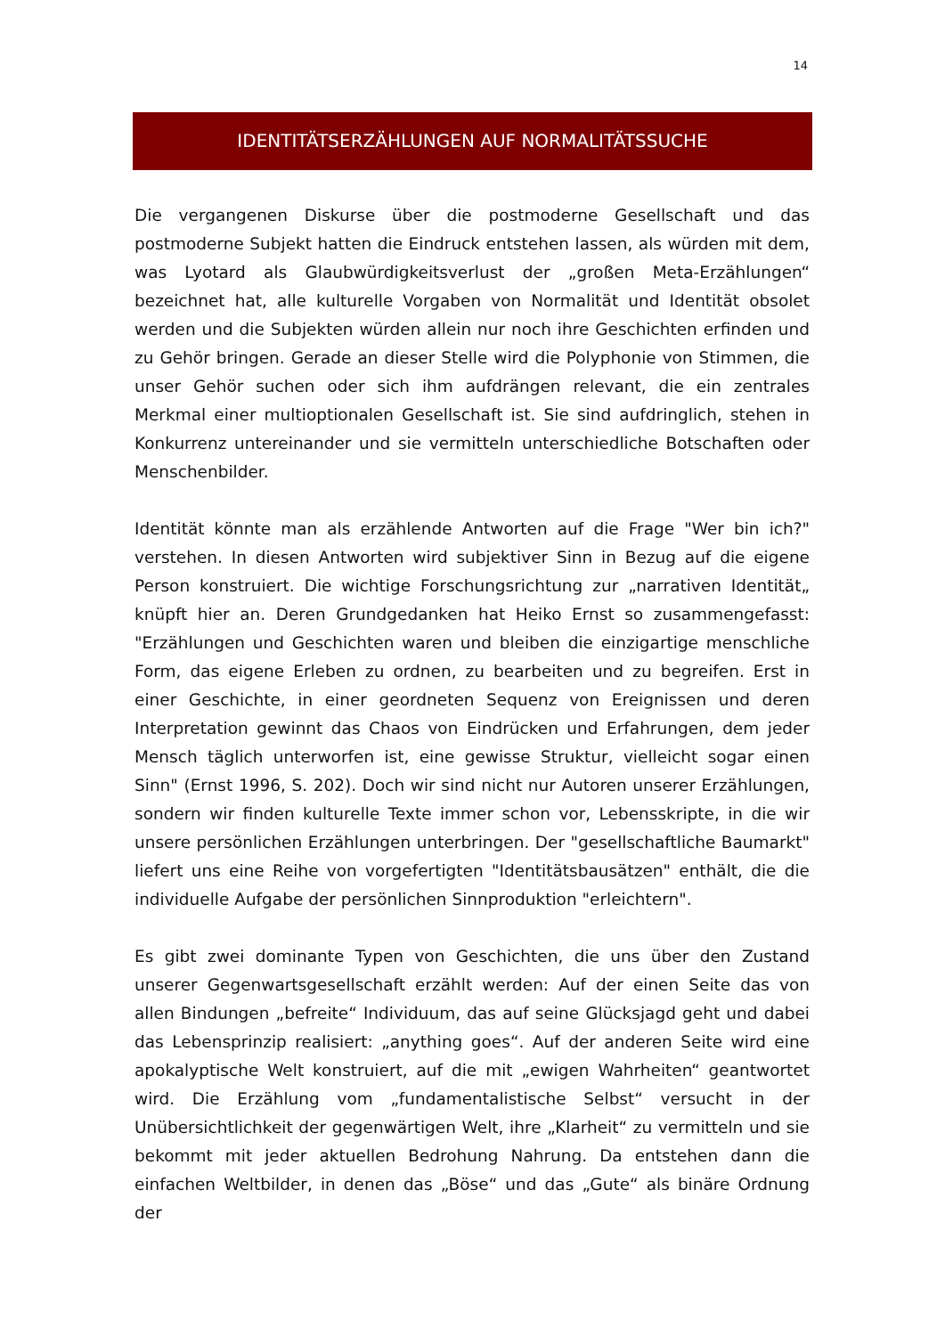14
IDENTITÄTSERZÄHLUNGEN AUF NORMALITÄTSSUCHE
Die vergangenen Diskurse über die postmoderne Gesellschaft und das postmoderne Subjekt hatten die Eindruck entstehen lassen, als würden mit dem, was Lyotard als Glaubwürdigkeitsverlust der „großen Meta-Erzählungen“ bezeichnet hat, alle kulturelle Vorgaben von Normalität und Identität obsolet werden und die Subjekten würden allein nur noch ihre Geschichten erfinden und zu Gehör bringen. Gerade an dieser Stelle wird die Polyphonie von Stimmen, die unser Gehör suchen oder sich ihm aufdrängen relevant, die ein zentrales Merkmal einer multioptionalen Gesellschaft ist. Sie sind aufdringlich, stehen in Konkurrenz untereinander und sie vermitteln unterschiedliche Botschaften oder Menschenbilder.
Identität könnte man als erzählende Antworten auf die Frage "Wer bin ich?" verstehen. In diesen Antworten wird subjektiver Sinn in Bezug auf die eigene Person konstruiert. Die wichtige Forschungsrichtung zur „narrativen Identität„ knüpft hier an. Deren Grundgedanken hat Heiko Ernst so zusammengefasst: "Erzählungen und Geschichten waren und bleiben die einzigartige menschliche Form, das eigene Erleben zu ordnen, zu bearbeiten und zu begreifen. Erst in einer Geschichte, in einer geordneten Sequenz von Ereignissen und deren Interpretation gewinnt das Chaos von Eindrücken und Erfahrungen, dem jeder Mensch täglich unterworfen ist, eine gewisse Struktur, vielleicht sogar einen Sinn" (Ernst 1996, S. 202). Doch wir sind nicht nur Autoren unserer Erzählungen, sondern wir finden kulturelle Texte immer schon vor, Lebensskripte, in die wir unsere persönlichen Erzählungen unterbringen. Der "gesellschaftliche Baumarkt" liefert uns eine Reihe von vorgefertigten "Identitätsbausätzen" enthält, die die individuelle Aufgabe der persönlichen Sinnproduktion "erleichtern".
Es gibt zwei dominante Typen von Geschichten, die uns über den Zustand unserer Gegenwartsgesellschaft erzählt werden: Auf der einen Seite das von allen Bindungen „befreite“ Individuum, das auf seine Glücksjagd geht und dabei das Lebensprinzip realisiert: „anything goes“. Auf der anderen Seite wird eine apokalyptische Welt konstruiert, auf die mit „ewigen Wahrheiten“ geantwortet wird. Die Erzählung vom „fundamentalistische Selbst“ versucht in der Unübersichtlichkeit der gegenwärtigen Welt, ihre „Klarheit“ zu vermitteln und sie bekommt mit jeder aktuellen Bedrohung Nahrung. Da entstehen dann die einfachen Weltbilder, in denen das „Böse“ und das „Gute“ als binäre Ordnung der